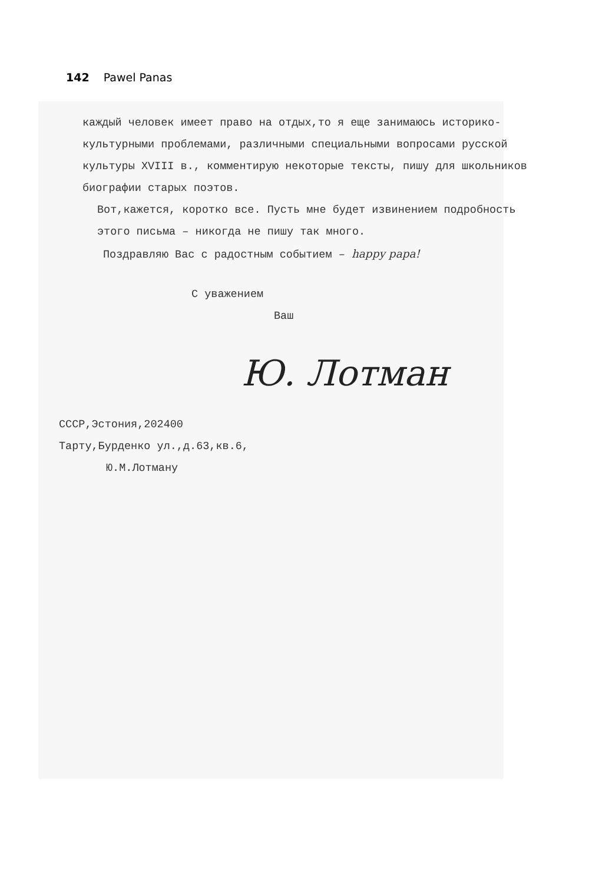142 Pawel Panas
каждый человек имеет право на отдых,то я еще занимаюсь историко-культурными проблемами, различными специальными вопросами русской культуры XVIII в., комментирую некоторые тексты, пишу для школьников биографии старых поэтов.
Вот,кажется, коротко все. Пусть мне будет извинением подробность этого письма – никогда не пишу так много.
Поздравляю Вас с радостным событием – happy papa!
С уважением
Ваш
Ю. Лотман
СССР,Эстония,202400
Тарту,Бурденко ул.,д.63,кв.6,
Ю.М.Лотману